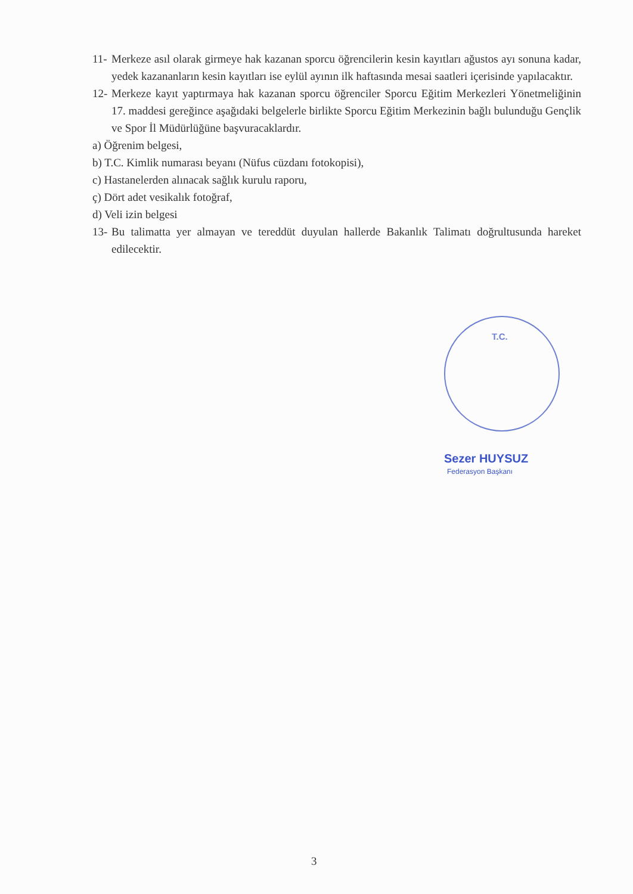11- Merkeze asıl olarak girmeye hak kazanan sporcu öğrencilerin kesin kayıtları ağustos ayı sonuna kadar, yedek kazananların kesin kayıtları ise eylül ayının ilk haftasında mesai saatleri içerisinde yapılacaktır.
12- Merkeze kayıt yaptırmaya hak kazanan sporcu öğrenciler Sporcu Eğitim Merkezleri Yönetmeliğinin 17. maddesi gereğince aşağıdaki belgelerle birlikte Sporcu Eğitim Merkezinin bağlı bulunduğu Gençlik ve Spor İl Müdürlüğüne başvuracaklardır.
a) Öğrenim belgesi,
b) T.C. Kimlik numarası beyanı (Nüfus cüzdanı fotokopisi),
c) Hastanelerden alınacak sağlık kurulu raporu,
ç) Dört adet vesikalık fotoğraf,
d) Veli izin belgesi
13- Bu talimatta yer almayan ve tereddüt duyulan hallerde Bakanlık Talimatı doğrultusunda hareket edilecektir.
T.C.
Sezer HUYSUZ
Federasyon Başkanı
3